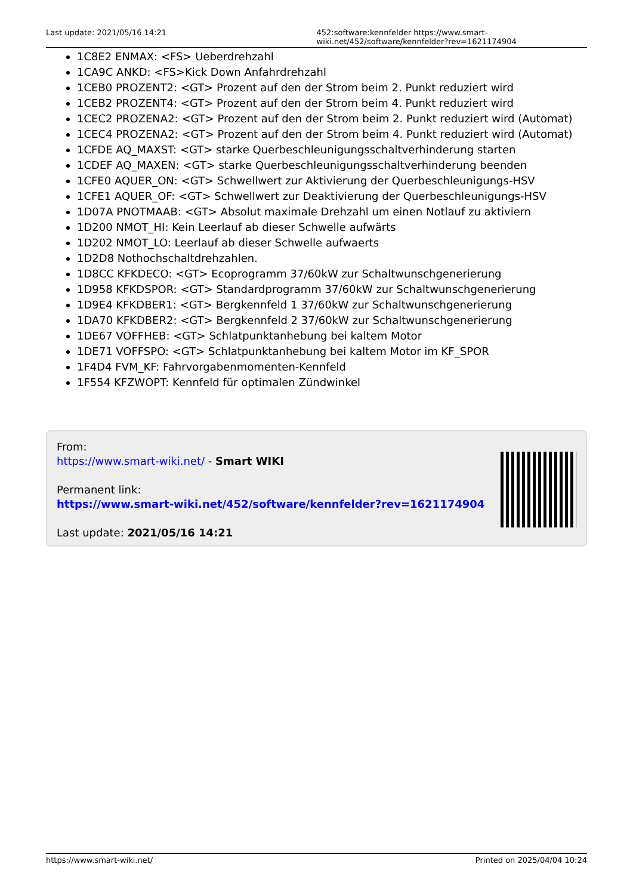Last update: 2021/05/16 14:21 452:software:kennfelder https://www.smart-wiki.net/452/software/kennfelder?rev=1621174904
1C8E2 ENMAX: <FS> Ueberdrehzahl
1CA9C ANKD: <FS>Kick Down Anfahrdrehzahl
1CEB0 PROZENT2: <GT> Prozent auf den der Strom beim 2. Punkt reduziert wird
1CEB2 PROZENT4: <GT> Prozent auf den der Strom beim 4. Punkt reduziert wird
1CEC2 PROZENA2: <GT> Prozent auf den der Strom beim 2. Punkt reduziert wird (Automat)
1CEC4 PROZENA2: <GT> Prozent auf den der Strom beim 4. Punkt reduziert wird (Automat)
1CFDE AQ_MAXST: <GT> starke Querbeschleunigungsschaltverhinderung starten
1CDEF AQ_MAXEN: <GT> starke Querbeschleunigungsschaltverhinderung beenden
1CFE0 AQUER_ON: <GT> Schwellwert zur Aktivierung der Querbeschleunigungs-HSV
1CFE1 AQUER_OF: <GT> Schwellwert zur Deaktivierung der Querbeschleunigungs-HSV
1D07A PNOTMAAB: <GT> Absolut maximale Drehzahl um einen Notlauf zu aktiviern
1D200 NMOT_HI: Kein Leerlauf ab dieser Schwelle aufwärts
1D202 NMOT_LO: Leerlauf ab dieser Schwelle aufwaerts
1D2D8 Nothochschaltdrehzahlen.
1D8CC KFKDECO: <GT> Ecoprogramm 37/60kW zur Schaltwunschgenerierung
1D958 KFKDSPOR: <GT> Standardprogramm 37/60kW zur Schaltwunschgenerierung
1D9E4 KFKDBER1: <GT> Bergkennfeld 1 37/60kW zur Schaltwunschgenerierung
1DA70 KFKDBER2: <GT> Bergkennfeld 2 37/60kW zur Schaltwunschgenerierung
1DE67 VOFFHEB: <GT> Schlatpunktanhebung bei kaltem Motor
1DE71 VOFFSPO: <GT> Schlatpunktanhebung bei kaltem Motor im KF_SPOR
1F4D4 FVM_KF: Fahrvorgabenmomenten-Kennfeld
1F554 KFZWOPT: Kennfeld für optimalen Zündwinkel
From:
https://www.smart-wiki.net/ - Smart WIKI
Permanent link:
https://www.smart-wiki.net/452/software/kennfelder?rev=1621174904
Last update: 2021/05/16 14:21
https://www.smart-wiki.net/ Printed on 2025/04/04 10:24